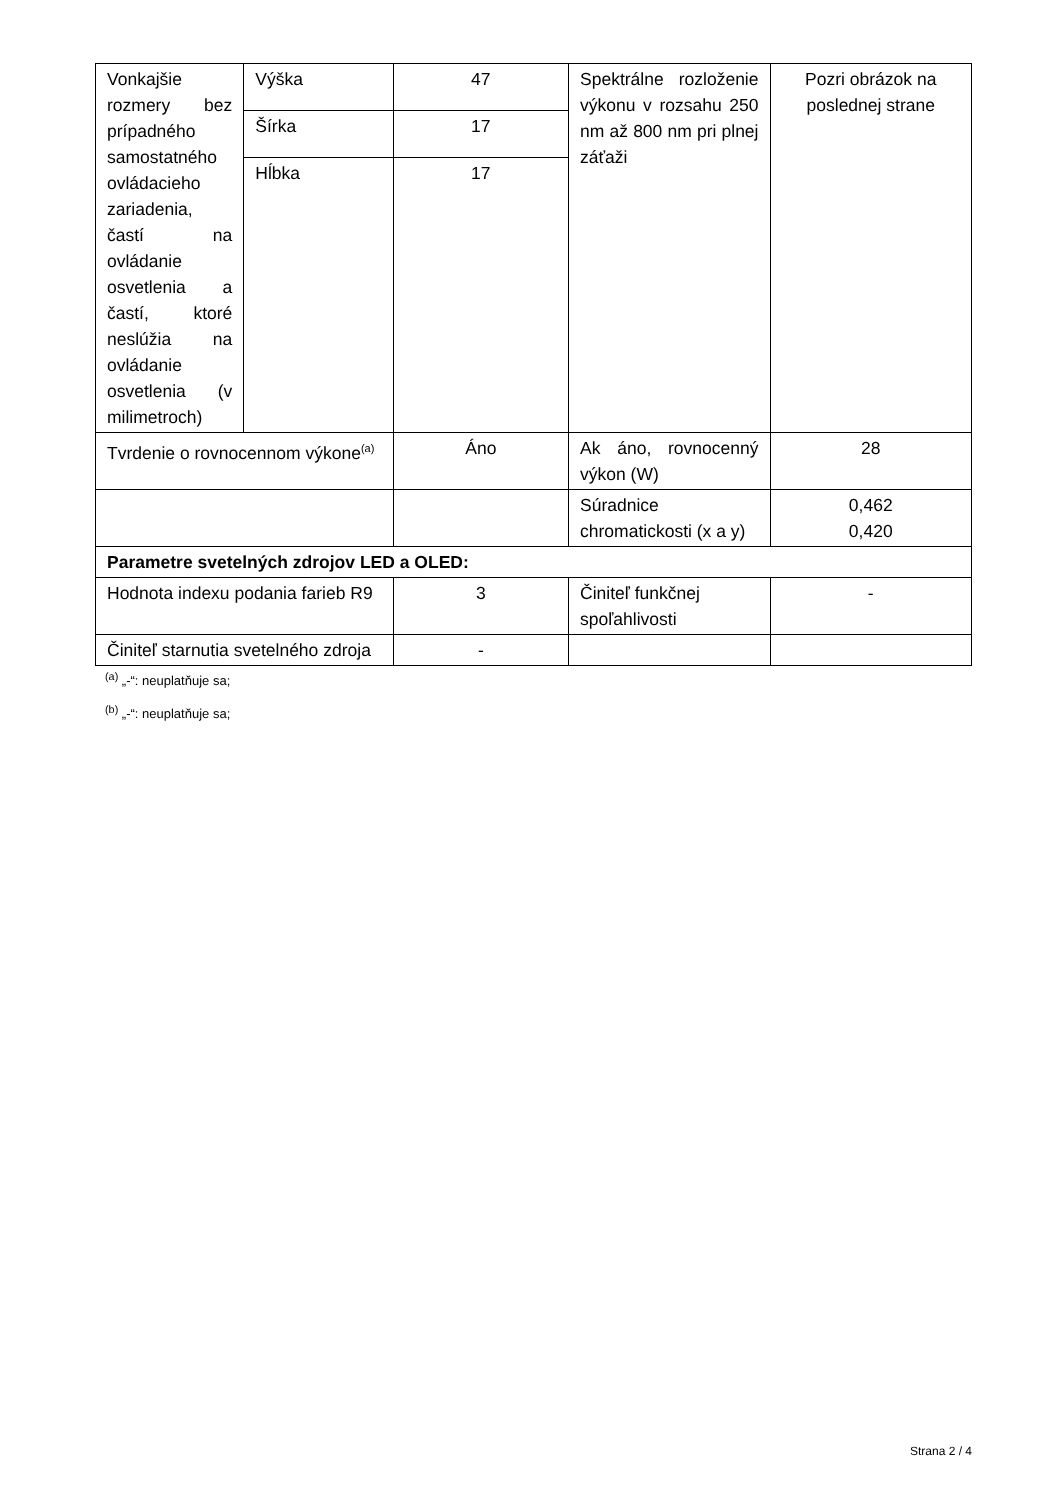| Vonkajšie rozmery bez prípadného samostatného ovládacieho zariadenia, častí na ovládanie osvetlenia a častí, ktoré neslúžia na ovládanie osvetlenia (v milimetroch) | Výška | 47 | Spektrálne rozloženie výkonu v rozsahu 250 nm až 800 nm pri plnej záťaži | Pozri obrázok na poslednej strane |
| | Šírka | 17 | | |
| | Hĺbka | 17 | | |
| Tvrdenie o rovnocennom výkone<sup>(a)</sup> | | Áno | Ak áno, rovnocenný výkon (W) | 28 |
| | | | Súradnice chromatickosti (x a y) | 0,462 0,420 |
| Parametre svetelných zdrojov LED a OLED: | | | | |
| Hodnota indexu podania farieb R9 | | 3 | Činiteľ funkčnej spoľahlivosti | - |
| Činiteľ starnutia svetelného zdroja | | - | | |
<sup>(a)</sup> „-“: neuplatňuje sa;
<sup>(b)</sup> „-“: neuplatňuje sa;
Strana 2 / 4